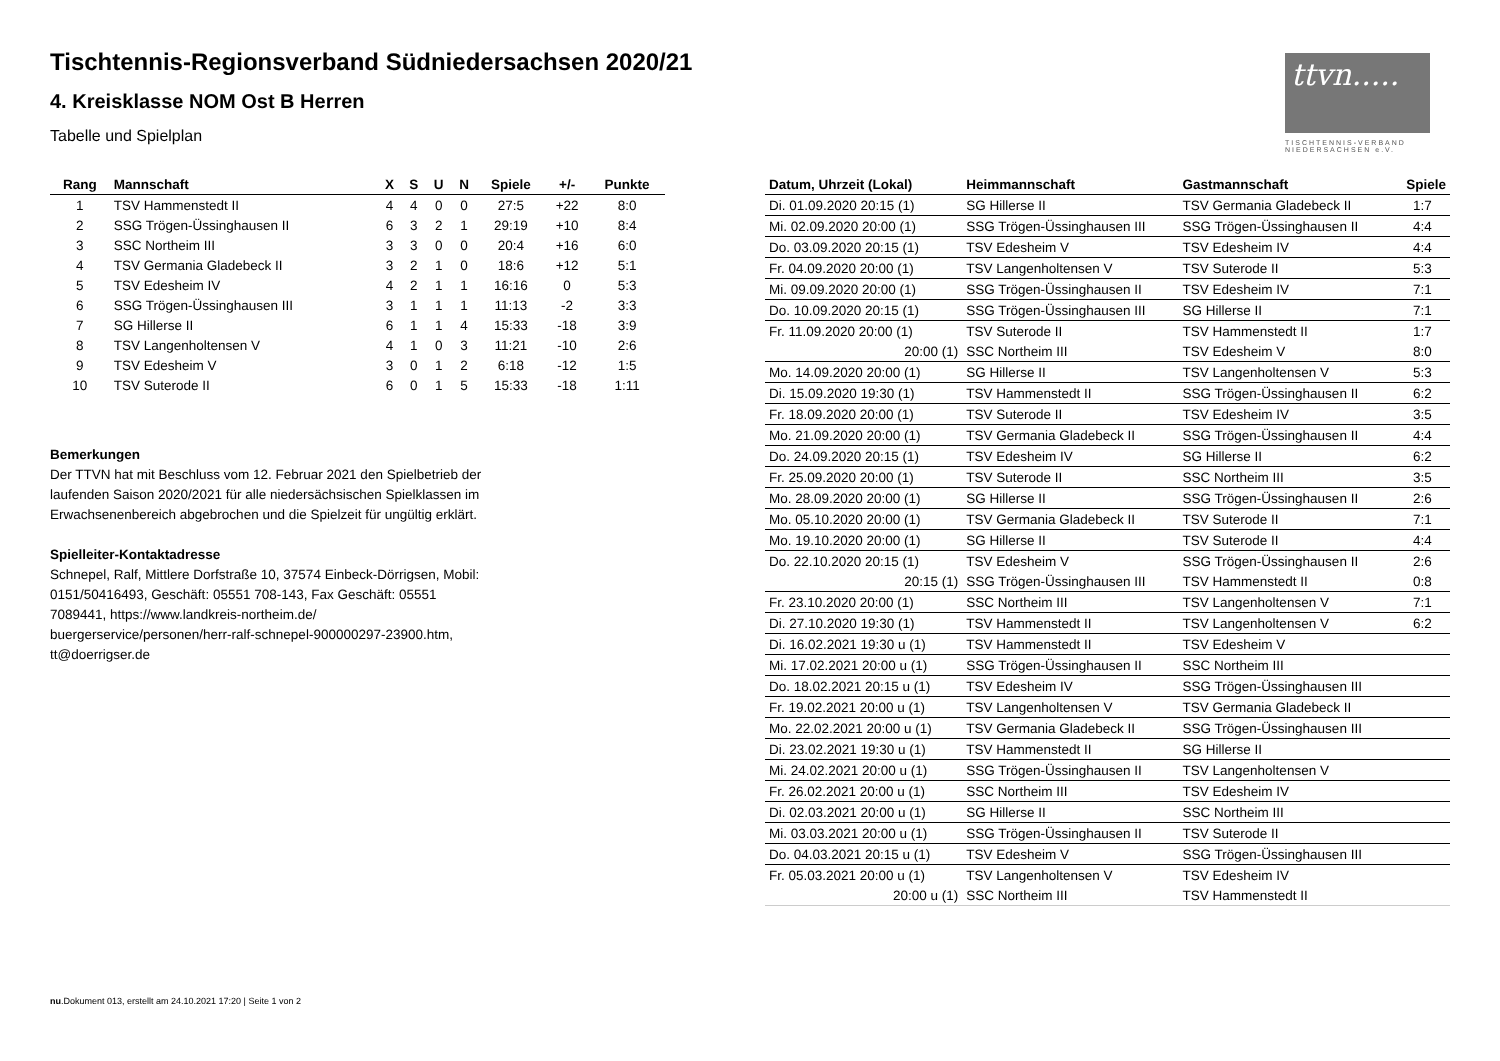Tischtennis-Regionsverband Südniedersachsen 2020/21
4. Kreisklasse NOM Ost B Herren
Tabelle und Spielplan
ttvn.....
TISCHTENNIS-VERBAND NIEDERSACHSEN e.V.
| Rang | Mannschaft | X | S | U | N | Spiele | +/- | Punkte |
| --- | --- | --- | --- | --- | --- | --- | --- | --- |
| 1 | TSV Hammenstedt II | 4 | 4 | 0 | 0 | 27:5 | +22 | 8:0 |
| 2 | SSG Trögen-Üssinghausen II | 6 | 3 | 2 | 1 | 29:19 | +10 | 8:4 |
| 3 | SSC Northeim III | 3 | 3 | 0 | 0 | 20:4 | +16 | 6:0 |
| 4 | TSV Germania Gladebeck II | 3 | 2 | 1 | 0 | 18:6 | +12 | 5:1 |
| 5 | TSV Edesheim IV | 4 | 2 | 1 | 1 | 16:16 | 0 | 5:3 |
| 6 | SSG Trögen-Üssinghausen III | 3 | 1 | 1 | 1 | 11:13 | -2 | 3:3 |
| 7 | SG Hillerse II | 6 | 1 | 1 | 4 | 15:33 | -18 | 3:9 |
| 8 | TSV Langenholtensen V | 4 | 1 | 0 | 3 | 11:21 | -10 | 2:6 |
| 9 | TSV Edesheim V | 3 | 0 | 1 | 2 | 6:18 | -12 | 1:5 |
| 10 | TSV Suterode II | 6 | 0 | 1 | 5 | 15:33 | -18 | 1:11 |
Bemerkungen
Der TTVN hat mit Beschluss vom 12. Februar 2021 den Spielbetrieb der laufenden Saison 2020/2021 für alle niedersächsischen Spielklassen im Erwachsenenbereich abgebrochen und die Spielzeit für ungültig erklärt.
Spielleiter-Kontaktadresse
Schnepel, Ralf, Mittlere Dorfstraße 10, 37574 Einbeck-Dörrigsen, Mobil: 0151/50416493, Geschäft: 05551 708-143, Fax Geschäft: 05551 7089441, https://www.landkreis-northeim.de/ buergerservice/personen/herr-ralf-schnepel-900000297-23900.htm, tt@doerrigser.de
| Datum, Uhrzeit (Lokal) | Heimmannschaft | Gastmannschaft | Spiele |
| --- | --- | --- | --- |
| Di. 01.09.2020 20:15 (1) | SG Hillerse II | TSV Germania Gladebeck II | 1:7 |
| Mi. 02.09.2020 20:00 (1) | SSG Trögen-Üssinghausen III | SSG Trögen-Üssinghausen II | 4:4 |
| Do. 03.09.2020 20:15 (1) | TSV Edesheim V | TSV Edesheim IV | 4:4 |
| Fr. 04.09.2020 20:00 (1) | TSV Langenholtensen V | TSV Suterode II | 5:3 |
| Mi. 09.09.2020 20:00 (1) | SSG Trögen-Üssinghausen II | TSV Edesheim IV | 7:1 |
| Do. 10.09.2020 20:15 (1) | SSG Trögen-Üssinghausen III | SG Hillerse II | 7:1 |
| Fr. 11.09.2020 20:00 (1) | TSV Suterode II | TSV Hammenstedt II | 1:7 |
| 20:00 (1) | SSC Northeim III | TSV Edesheim V | 8:0 |
| Mo. 14.09.2020 20:00 (1) | SG Hillerse II | TSV Langenholtensen V | 5:3 |
| Di. 15.09.2020 19:30 (1) | TSV Hammenstedt II | SSG Trögen-Üssinghausen II | 6:2 |
| Fr. 18.09.2020 20:00 (1) | TSV Suterode II | TSV Edesheim IV | 3:5 |
| Mo. 21.09.2020 20:00 (1) | TSV Germania Gladebeck II | SSG Trögen-Üssinghausen II | 4:4 |
| Do. 24.09.2020 20:15 (1) | TSV Edesheim IV | SG Hillerse II | 6:2 |
| Fr. 25.09.2020 20:00 (1) | TSV Suterode II | SSC Northeim III | 3:5 |
| Mo. 28.09.2020 20:00 (1) | SG Hillerse II | SSG Trögen-Üssinghausen II | 2:6 |
| Mo. 05.10.2020 20:00 (1) | TSV Germania Gladebeck II | TSV Suterode II | 7:1 |
| Mo. 19.10.2020 20:00 (1) | SG Hillerse II | TSV Suterode II | 4:4 |
| Do. 22.10.2020 20:15 (1) | TSV Edesheim V | SSG Trögen-Üssinghausen II | 2:6 |
| 20:15 (1) | SSG Trögen-Üssinghausen III | TSV Hammenstedt II | 0:8 |
| Fr. 23.10.2020 20:00 (1) | SSC Northeim III | TSV Langenholtensen V | 7:1 |
| Di. 27.10.2020 19:30 (1) | TSV Hammenstedt II | TSV Langenholtensen V | 6:2 |
| Di. 16.02.2021 19:30 u (1) | TSV Hammenstedt II | TSV Edesheim V | |
| Mi. 17.02.2021 20:00 u (1) | SSG Trögen-Üssinghausen II | SSC Northeim III | |
| Do. 18.02.2021 20:15 u (1) | TSV Edesheim IV | SSG Trögen-Üssinghausen III | |
| Fr. 19.02.2021 20:00 u (1) | TSV Langenholtensen V | TSV Germania Gladebeck II | |
| Mo. 22.02.2021 20:00 u (1) | TSV Germania Gladebeck II | SSG Trögen-Üssinghausen III | |
| Di. 23.02.2021 19:30 u (1) | TSV Hammenstedt II | SG Hillerse II | |
| Mi. 24.02.2021 20:00 u (1) | SSG Trögen-Üssinghausen II | TSV Langenholtensen V | |
| Fr. 26.02.2021 20:00 u (1) | SSC Northeim III | TSV Edesheim IV | |
| Di. 02.03.2021 20:00 u (1) | SG Hillerse II | SSC Northeim III | |
| Mi. 03.03.2021 20:00 u (1) | SSG Trögen-Üssinghausen II | TSV Suterode II | |
| Do. 04.03.2021 20:15 u (1) | TSV Edesheim V | SSG Trögen-Üssinghausen III | |
| Fr. 05.03.2021 20:00 u (1) | TSV Langenholtensen V | TSV Edesheim IV | |
| 20:00 u (1) | SSC Northeim III | TSV Hammenstedt II | |
nu.Dokument 013, erstellt am 24.10.2021 17:20 | Seite 1 von 2